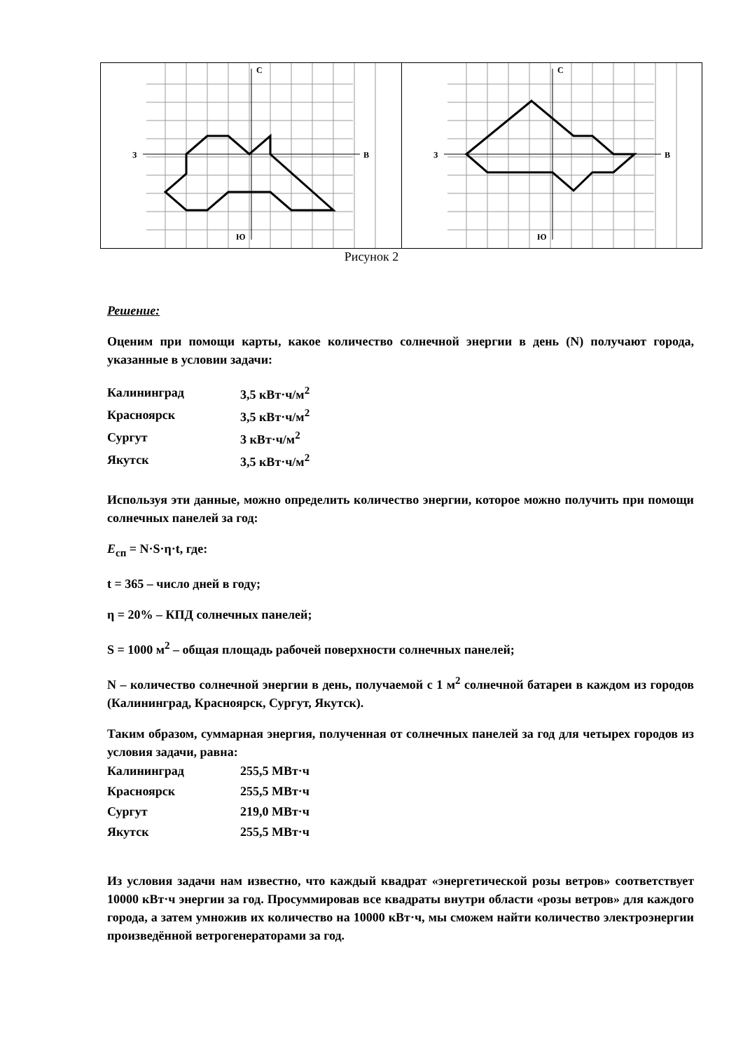С
З
В
Ю
С
З
В
Ю
Рисунок 2
Решение:
Оценим при помощи карты, какое количество солнечной энергии в день (N) получают города, указанные в условии задачи:
| Калининград | 3,5 кВт·ч/м<sup>2</sup> |
| Красноярск | 3,5 кВт·ч/м<sup>2</sup> |
| Сургут | 3 кВт·ч/м<sup>2</sup> |
| Якутск | 3,5 кВт·ч/м<sup>2</sup> |
Используя эти данные, можно определить количество энергии, которое можно получить при помощи солнечных панелей за год:
E<sub>сп</sub> = N·S·η·t, где:
t = 365 – число дней в году;
η = 20% – КПД солнечных панелей;
S = 1000 м<sup>2</sup> – общая площадь рабочей поверхности солнечных панелей;
N – количество солнечной энергии в день, получаемой с 1 м<sup>2</sup> солнечной батареи в каждом из городов (Калининград, Красноярск, Сургут, Якутск).
Таким образом, суммарная энергия, полученная от солнечных панелей за год для четырех городов из условия задачи, равна:
| Калининград | 255,5 МВт·ч |
| Красноярск | 255,5 МВт·ч |
| Сургут | 219,0 МВт·ч |
| Якутск | 255,5 МВт·ч |
Из условия задачи нам известно, что каждый квадрат «энергетической розы ветров» соответствует 10000 кВт·ч энергии за год. Просуммировав все квадраты внутри области «розы ветров» для каждого города, а затем умножив их количество на 10000 кВт·ч, мы сможем найти количество электроэнергии произведённой ветрогенераторами за год.